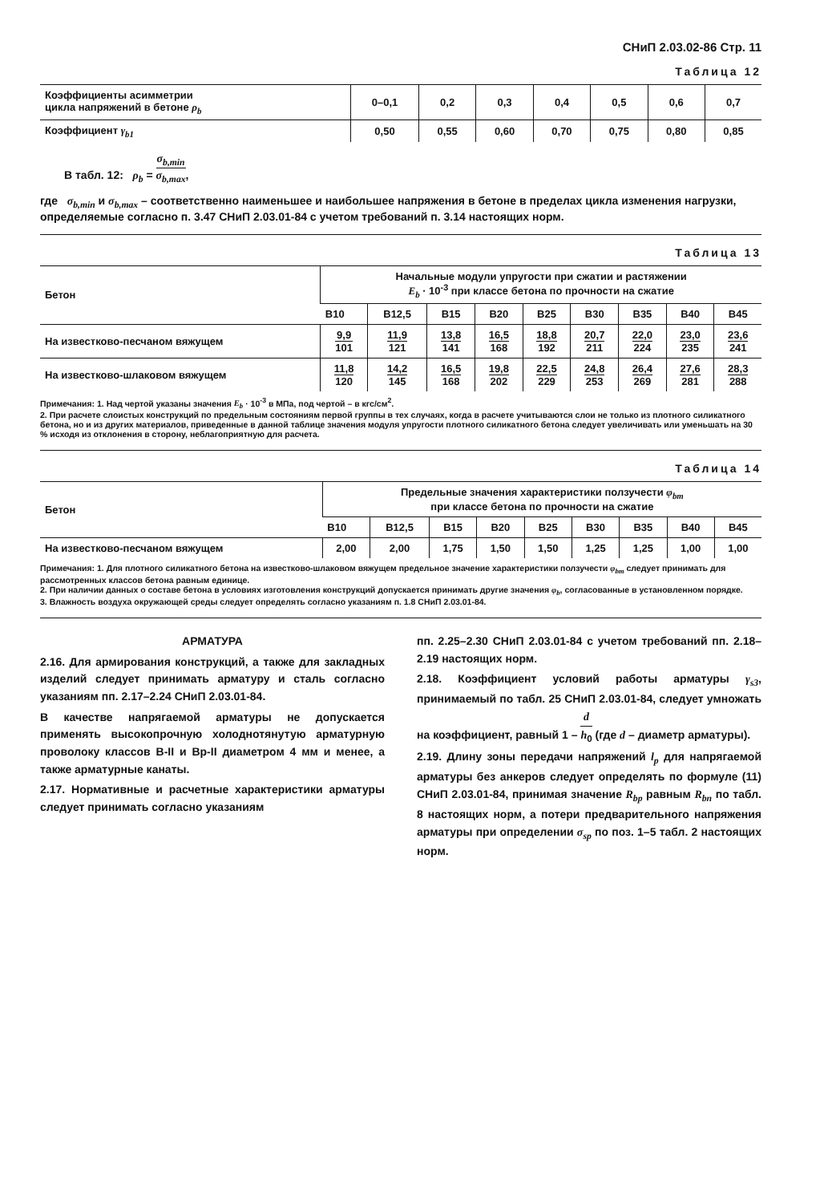СНиП 2.03.02-86 Стр. 11
Таблица 12
| Коэффициенты асимметрии цикла напряжений в бетоне ρ<sub>b</sub> | 0–0,1 | 0,2 | 0,3 | 0,4 | 0,5 | 0,6 | 0,7 |
| Коэффициент γ<sub>b1</sub> | 0,50 | 0,55 | 0,60 | 0,70 | 0,75 | 0,80 | 0,85 |
В табл. 12: ρ<sub>b</sub> = σ<sub>b,min</sub> σ<sub>b,max</sub>,
где σ<sub>b,min</sub> и σ<sub>b,max</sub> – соответственно наименьшее и наибольшее напряжения в бетоне в пределах цикла изменения нагрузки, определяемые согласно п. 3.47 СНиП 2.03.01-84 с учетом требований п. 3.14 настоящих норм.
Таблица 13
| Бетон | Начальные модули упругости при сжатии и растяжении E<sub>b</sub> · 10<sup>-3</sup> при классе бетона по прочности на сжатие | | | | | | | | |
| --- | --- | --- | --- | --- | --- | --- | --- | --- | --- |
| | В10 | В12,5 | В15 | В20 | В25 | В30 | В35 | В40 | В45 |
| На известково-песчаном вяжущем | 9,9 101 | 11,9 121 | 13,8 141 | 16,5 168 | 18,8 192 | 20,7 211 | 22,0 224 | 23,0 235 | 23,6 241 |
| На известково-шлаковом вяжущем | 11,8 120 | 14,2 145 | 16,5 168 | 19,8 202 | 22,5 229 | 24,8 253 | 26,4 269 | 27,6 281 | 28,3 288 |
Примечания: 1. Над чертой указаны значения E<sub>b</sub> · 10<sup>-3</sup> в МПа, под чертой – в кгс/см<sup>2</sup>.
2. При расчете слоистых конструкций по предельным состояниям первой группы в тех случаях, когда в расчете учитываются слои не только из плотного силикатного бетона, но и из других материалов, приведенные в данной таблице значения модуля упругости плотного силикатного бетона следует увеличивать или уменьшать на 30 % исходя из отклонения в сторону, неблагоприятную для расчета.
Таблица 14
| Бетон | Предельные значения характеристики ползучести φ<sub>bm</sub> при классе бетона по прочности на сжатие | | | | | | | | |
| --- | --- | --- | --- | --- | --- | --- | --- | --- | --- |
| | В10 | В12,5 | В15 | В20 | В25 | В30 | В35 | В40 | В45 |
| На известково-песчаном вяжущем | 2,00 | 2,00 | 1,75 | 1,50 | 1,50 | 1,25 | 1,25 | 1,00 | 1,00 |
Примечания: 1. Для плотного силикатного бетона на известково-шлаковом вяжущем предельное значение характеристики ползучести φ<sub>bm</sub> следует принимать для рассмотренных классов бетона равным единице.
2. При наличии данных о составе бетона в условиях изготовления конструкций допускается принимать другие значения φ<sub>b</sub>, согласованные в установленном порядке.
3. Влажность воздуха окружающей среды следует определять согласно указаниям п. 1.8 СНиП 2.03.01-84.
АРМАТУРА
2.16. Для армирования конструкций, а также для закладных изделий следует принимать арматуру и сталь согласно указаниям пп. 2.17–2.24 СНиП 2.03.01-84.
В качестве напрягаемой арматуры не допускается применять высокопрочную холоднотянутую арматурную проволоку классов В-II и Вр-II диаметром 4 мм и менее, а также арматурные канаты.
2.17. Нормативные и расчетные характеристики арматуры следует принимать согласно указаниям
пп. 2.25–2.30 СНиП 2.03.01-84 с учетом требований пп. 2.18–2.19 настоящих норм.
2.18. Коэффициент условий работы арматуры γ<sub>s3</sub>, принимаемый по табл. 25 СНиП 2.03.01-84, следует умножать на коэффициент, равный 1 – d h<sub>0</sub> (где d – диаметр арматуры).
2.19. Длину зоны передачи напряжений l<sub>p</sub> для напрягаемой арматуры без анкеров следует определять по формуле (11) СНиП 2.03.01-84, принимая значение R<sub>bp</sub> равным R<sub>bn</sub> по табл. 8 настоящих норм, а потери предварительного напряжения арматуры при определении σ<sub>sp</sub> по поз. 1–5 табл. 2 настоящих норм.